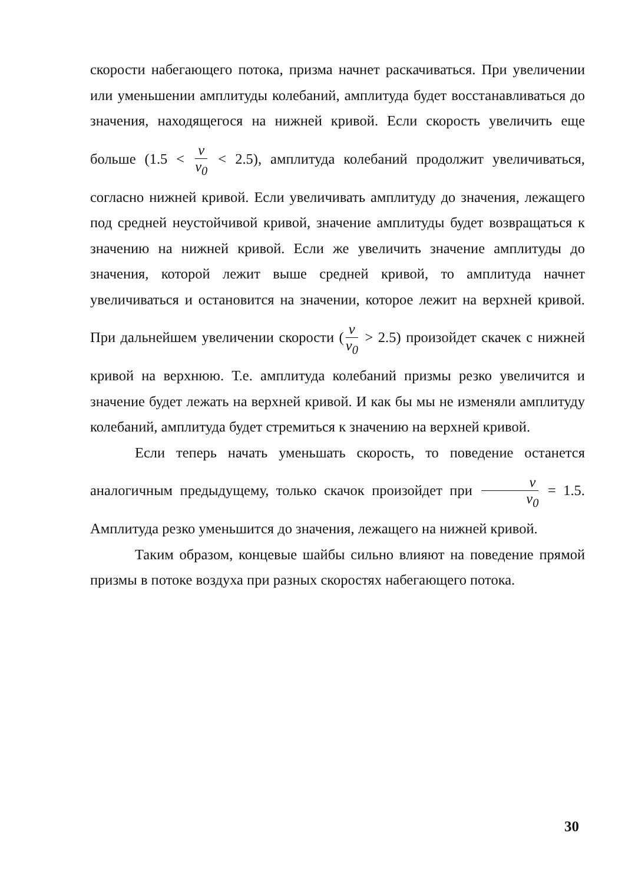скорости набегающего потока, призма начнет раскачиваться. При увеличении или уменьшении амплитуды колебаний, амплитуда будет восстанавливаться до значения, находящегося на нижней кривой. Если скорость увеличить еще больше (1.5 < v v<sub>0</sub> < 2.5), амплитуда колебаний продолжит увеличиваться, согласно нижней кривой. Если увеличивать амплитуду до значения, лежащего под средней неустойчивой кривой, значение амплитуды будет возвращаться к значению на нижней кривой. Если же увеличить значение амплитуды до значения, которой лежит выше средней кривой, то амплитуда начнет увеличиваться и остановится на значении, которое лежит на верхней кривой. При дальнейшем увеличении скорости (v v<sub>0</sub> > 2.5) произойдет скачек с нижней кривой на верхнюю. Т.е. амплитуда колебаний призмы резко увеличится и значение будет лежать на верхней кривой. И как бы мы не изменяли амплитуду колебаний, амплитуда будет стремиться к значению на верхней кривой.
Если теперь начать уменьшать скорость, то поведение останется аналогичным предыдущему, только скачок произойдет при v v<sub>0</sub> = 1.5. Амплитуда резко уменьшится до значения, лежащего на нижней кривой.
Таким образом, концевые шайбы сильно влияют на поведение прямой призмы в потоке воздуха при разных скоростях набегающего потока.
30